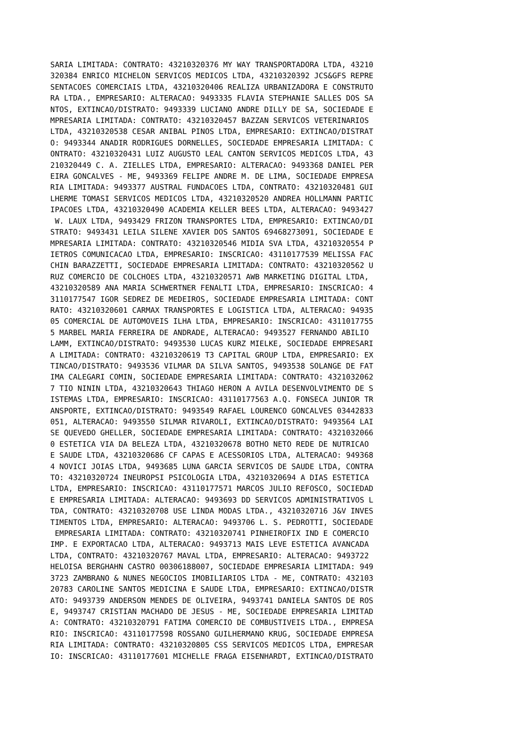SARIA LIMITADA: CONTRATO: 43210320376 MY WAY TRANSPORTADORA LTDA, 43210
320384 ENRICO MICHELON SERVICOS MEDICOS LTDA, 43210320392 JCS&GFS REPRE
SENTACOES COMERCIAIS LTDA, 43210320406 REALIZA URBANIZADORA E CONSTRUTO
RA LTDA., EMPRESARIO: ALTERACAO: 9493335 FLAVIA STEPHANIE SALLES DOS SA
NTOS, EXTINCAO/DISTRATO: 9493339 LUCIANO ANDRE DILLY DE SA, SOCIEDADE E
MPRESARIA LIMITADA: CONTRATO: 43210320457 BAZZAN SERVICOS VETERINARIOS
LTDA, 43210320538 CESAR ANIBAL PINOS LTDA, EMPRESARIO: EXTINCAO/DISTRAT
O: 9493344 ANADIR RODRIGUES DORNELLES, SOCIEDADE EMPRESARIA LIMITADA: C
ONTRATO: 43210320431 LUIZ AUGUSTO LEAL CANTON SERVICOS MEDICOS LTDA, 43
210320449 C. A. ZIELLES LTDA, EMPRESARIO: ALTERACAO: 9493368 DANIEL PER
EIRA GONCALVES - ME, 9493369 FELIPE ANDRE M. DE LIMA, SOCIEDADE EMPRESA
RIA LIMITADA: 9493377 AUSTRAL FUNDACOES LTDA, CONTRATO: 43210320481 GUI
LHERME TOMASI SERVICOS MEDICOS LTDA, 43210320520 ANDREA HOLLMANN PARTIC
IPACOES LTDA, 43210320490 ACADEMIA KELLER BEES LTDA, ALTERACAO: 9493427
 W. LAUX LTDA, 9493429 FRIZON TRANSPORTES LTDA, EMPRESARIO: EXTINCAO/DI
STRATO: 9493431 LEILA SILENE XAVIER DOS SANTOS 69468273091, SOCIEDADE E
MPRESARIA LIMITADA: CONTRATO: 43210320546 MIDIA SVA LTDA, 43210320554 P
IETROS COMUNICACAO LTDA, EMPRESARIO: INSCRICAO: 43110177539 MELISSA FAC
CHIN BARAZZETTI, SOCIEDADE EMPRESARIA LIMITADA: CONTRATO: 43210320562 U
RUZ COMERCIO DE COLCHOES LTDA, 43210320571 AWB MARKETING DIGITAL LTDA,
43210320589 ANA MARIA SCHWERTNER FENALTI LTDA, EMPRESARIO: INSCRICAO: 4
3110177547 IGOR SEDREZ DE MEDEIROS, SOCIEDADE EMPRESARIA LIMITADA: CONT
RATO: 43210320601 CARMAX TRANSPORTES E LOGISTICA LTDA, ALTERACAO: 94935
05 COMERCIAL DE AUTOMOVEIS ILHA LTDA, EMPRESARIO: INSCRICAO: 4311017755
5 MARBEL MARIA FERREIRA DE ANDRADE, ALTERACAO: 9493527 FERNANDO ABILIO
LAMM, EXTINCAO/DISTRATO: 9493530 LUCAS KURZ MIELKE, SOCIEDADE EMPRESARI
A LIMITADA: CONTRATO: 43210320619 T3 CAPITAL GROUP LTDA, EMPRESARIO: EX
TINCAO/DISTRATO: 9493536 VILMAR DA SILVA SANTOS, 9493538 SOLANGE DE FAT
IMA CALEGARI COMIN, SOCIEDADE EMPRESARIA LIMITADA: CONTRATO: 4321032062
7 TIO NININ LTDA, 43210320643 THIAGO HERON A AVILA DESENVOLVIMENTO DE S
ISTEMAS LTDA, EMPRESARIO: INSCRICAO: 43110177563 A.Q. FONSECA JUNIOR TR
ANSPORTE, EXTINCAO/DISTRATO: 9493549 RAFAEL LOURENCO GONCALVES 03442833
051, ALTERACAO: 9493550 SILMAR RIVAROLI, EXTINCAO/DISTRATO: 9493564 LAI
SE QUEVEDO GHELLER, SOCIEDADE EMPRESARIA LIMITADA: CONTRATO: 4321032066
0 ESTETICA VIA DA BELEZA LTDA, 43210320678 BOTHO NETO REDE DE NUTRICAO
E SAUDE LTDA, 43210320686 CF CAPAS E ACESSORIOS LTDA, ALTERACAO: 949368
4 NOVICI JOIAS LTDA, 9493685 LUNA GARCIA SERVICOS DE SAUDE LTDA, CONTRA
TO: 43210320724 INEUROPSI PSICOLOGIA LTDA, 43210320694 A DIAS ESTETICA
LTDA, EMPRESARIO: INSCRICAO: 43110177571 MARCOS JULIO REFOSCO, SOCIEDAD
E EMPRESARIA LIMITADA: ALTERACAO: 9493693 DD SERVICOS ADMINISTRATIVOS L
TDA, CONTRATO: 43210320708 USE LINDA MODAS LTDA., 43210320716 J&V INVES
TIMENTOS LTDA, EMPRESARIO: ALTERACAO: 9493706 L. S. PEDROTTI, SOCIEDADE
 EMPRESARIA LIMITADA: CONTRATO: 43210320741 PINHEIROFIX IND E COMERCIO
IMP. E EXPORTACAO LTDA, ALTERACAO: 9493713 MAIS LEVE ESTETICA AVANCADA
LTDA, CONTRATO: 43210320767 MAVAL LTDA, EMPRESARIO: ALTERACAO: 9493722
HELOISA BERGHAHN CASTRO 00306188007, SOCIEDADE EMPRESARIA LIMITADA: 949
3723 ZAMBRANO & NUNES NEGOCIOS IMOBILIARIOS LTDA - ME, CONTRATO: 432103
20783 CAROLINE SANTOS MEDICINA E SAUDE LTDA, EMPRESARIO: EXTINCAO/DISTR
ATO: 9493739 ANDERSON MENDES DE OLIVEIRA, 9493741 DANIELA SANTOS DE ROS
E, 9493747 CRISTIAN MACHADO DE JESUS - ME, SOCIEDADE EMPRESARIA LIMITAD
A: CONTRATO: 43210320791 FATIMA COMERCIO DE COMBUSTIVEIS LTDA., EMPRESA
RIO: INSCRICAO: 43110177598 ROSSANO GUILHERMANO KRUG, SOCIEDADE EMPRESA
RIA LIMITADA: CONTRATO: 43210320805 CSS SERVICOS MEDICOS LTDA, EMPRESAR
IO: INSCRICAO: 43110177601 MICHELLE FRAGA EISENHARDT, EXTINCAO/DISTRATO